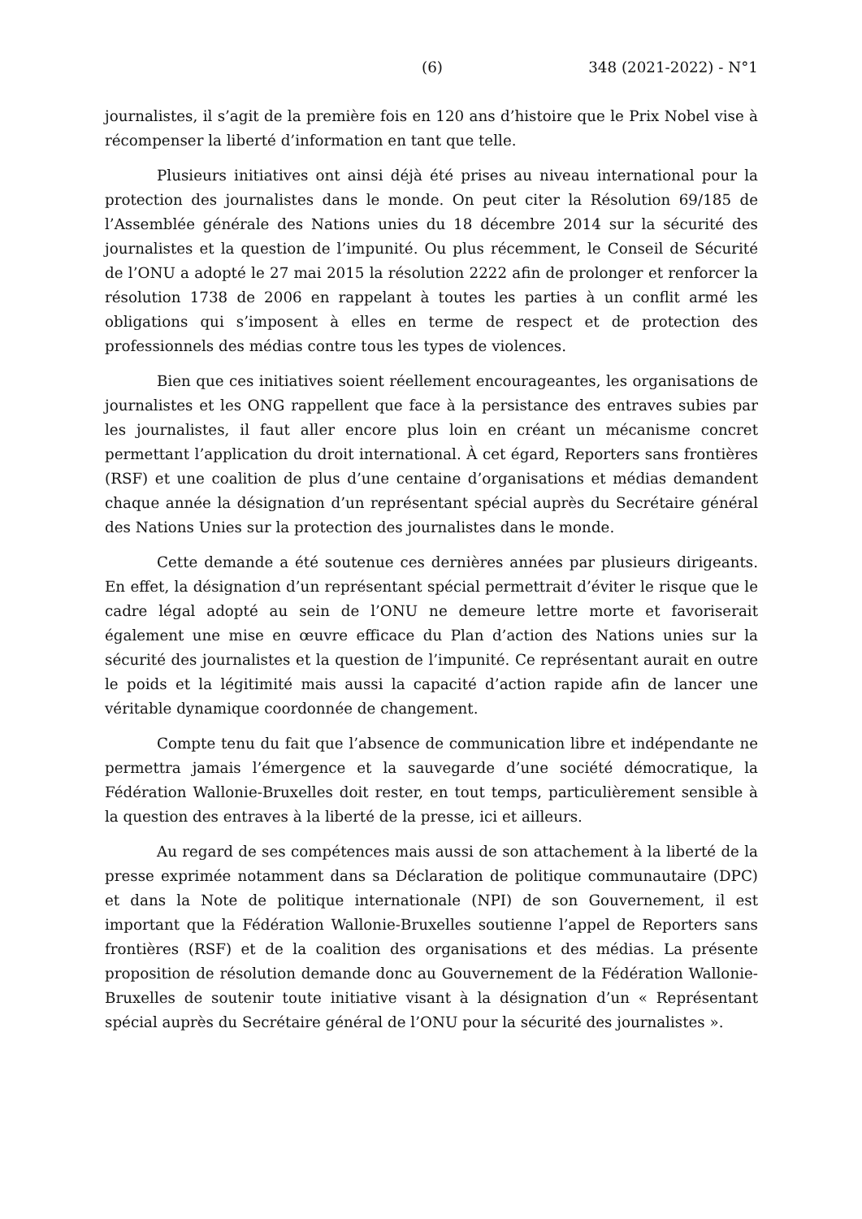(6) 348 (2021-2022) - N°1
journalistes, il s’agit de la première fois en 120 ans d’histoire que le Prix Nobel vise à récompenser la liberté d’information en tant que telle.
Plusieurs initiatives ont ainsi déjà été prises au niveau international pour la protection des journalistes dans le monde. On peut citer la Résolution 69/185 de l’Assemblée générale des Nations unies du 18 décembre 2014 sur la sécurité des journalistes et la question de l’impunité. Ou plus récemment, le Conseil de Sécurité de l’ONU a adopté le 27 mai 2015 la résolution 2222 afin de prolonger et renforcer la résolution 1738 de 2006 en rappelant à toutes les parties à un conflit armé les obligations qui s’imposent à elles en terme de respect et de protection des professionnels des médias contre tous les types de violences.
Bien que ces initiatives soient réellement encourageantes, les organisations de journalistes et les ONG rappellent que face à la persistance des entraves subies par les journalistes, il faut aller encore plus loin en créant un mécanisme concret permettant l’application du droit international. À cet égard, Reporters sans frontières (RSF) et une coalition de plus d’une centaine d’organisations et médias demandent chaque année la désignation d’un représentant spécial auprès du Secrétaire général des Nations Unies sur la protection des journalistes dans le monde.
Cette demande a été soutenue ces dernières années par plusieurs dirigeants. En effet, la désignation d’un représentant spécial permettrait d’éviter le risque que le cadre légal adopté au sein de l’ONU ne demeure lettre morte et favoriserait également une mise en œuvre efficace du Plan d’action des Nations unies sur la sécurité des journalistes et la question de l’impunité. Ce représentant aurait en outre le poids et la légitimité mais aussi la capacité d’action rapide afin de lancer une véritable dynamique coordonnée de changement.
Compte tenu du fait que l’absence de communication libre et indépendante ne permettra jamais l’émergence et la sauvegarde d’une société démocratique, la Fédération Wallonie-Bruxelles doit rester, en tout temps, particulièrement sensible à la question des entraves à la liberté de la presse, ici et ailleurs.
Au regard de ses compétences mais aussi de son attachement à la liberté de la presse exprimée notamment dans sa Déclaration de politique communautaire (DPC) et dans la Note de politique internationale (NPI) de son Gouvernement, il est important que la Fédération Wallonie-Bruxelles soutienne l’appel de Reporters sans frontières (RSF) et de la coalition des organisations et des médias. La présente proposition de résolution demande donc au Gouvernement de la Fédération Wallonie-Bruxelles de soutenir toute initiative visant à la désignation d’un « Représentant spécial auprès du Secrétaire général de l’ONU pour la sécurité des journalistes ».